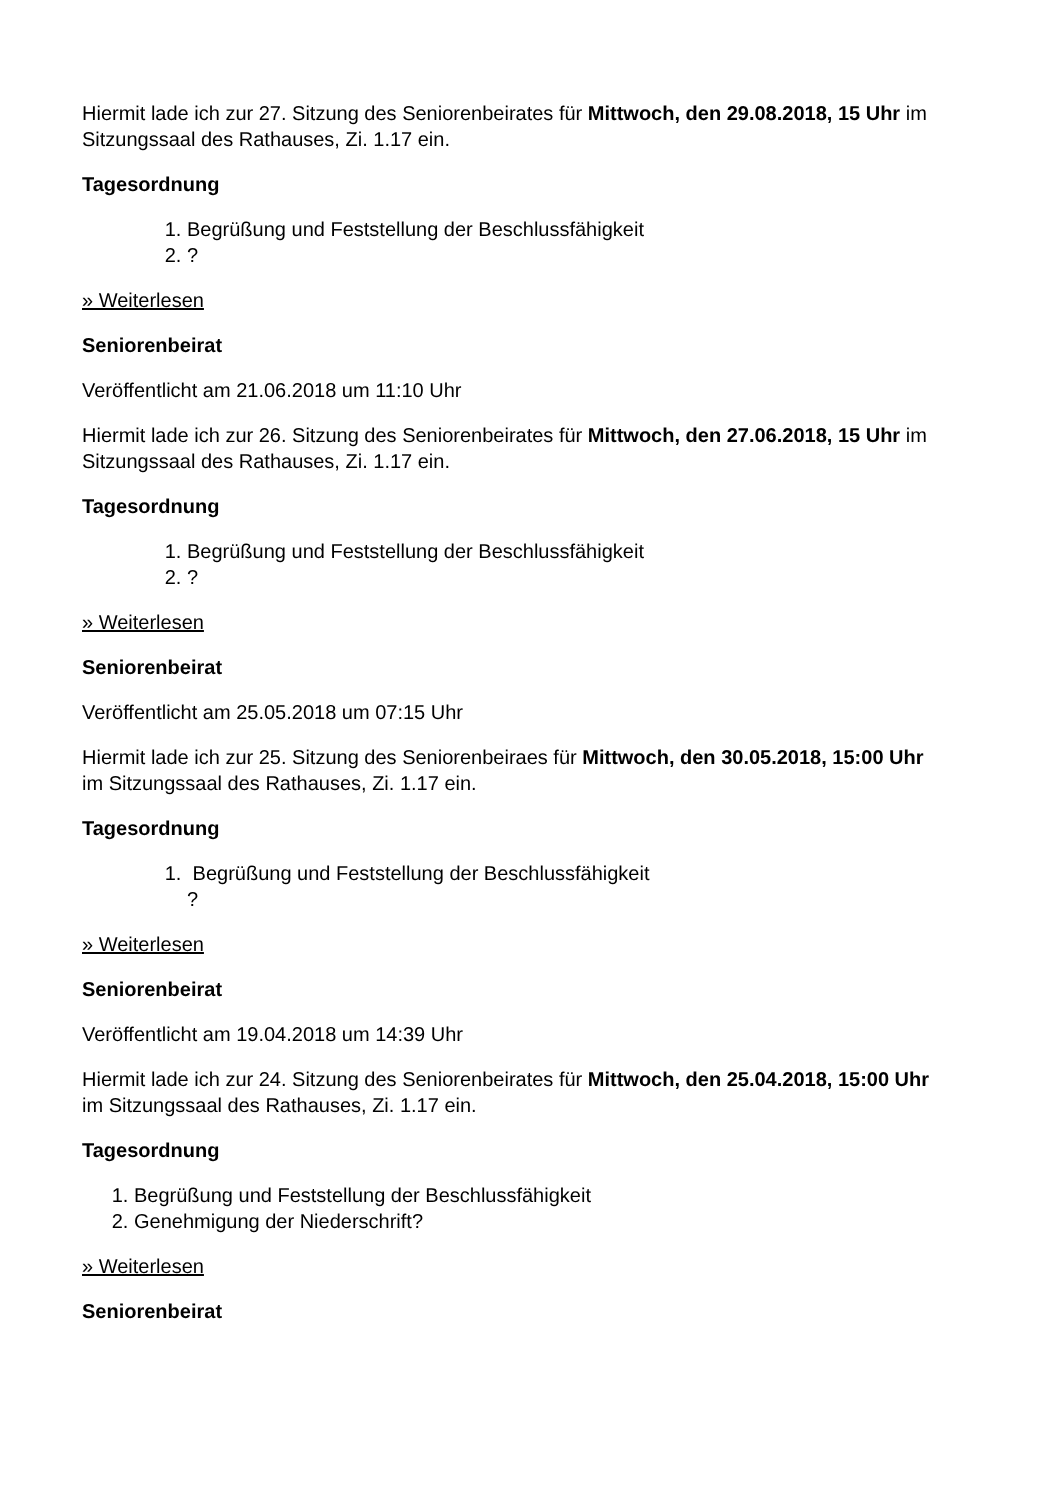Hiermit lade ich zur 27. Sitzung des Seniorenbeirates für Mittwoch, den 29.08.2018, 15 Uhr im Sitzungssaal des Rathauses, Zi. 1.17 ein.
Tagesordnung
1. Begrüßung und Feststellung der Beschlussfähigkeit
2. ?
» Weiterlesen
Seniorenbeirat
Veröffentlicht am 21.06.2018 um 11:10 Uhr
Hiermit lade ich zur 26. Sitzung des Seniorenbeirates für Mittwoch, den 27.06.2018, 15 Uhr im Sitzungssaal des Rathauses, Zi. 1.17 ein.
Tagesordnung
1. Begrüßung und Feststellung der Beschlussfähigkeit
2. ?
» Weiterlesen
Seniorenbeirat
Veröffentlicht am 25.05.2018 um 07:15 Uhr
Hiermit lade ich zur 25. Sitzung des Seniorenbeiraes für Mittwoch, den 30.05.2018, 15:00 Uhr im Sitzungssaal des Rathauses, Zi. 1.17 ein.
Tagesordnung
1. Begrüßung und Feststellung der Beschlussfähigkeit
?
» Weiterlesen
Seniorenbeirat
Veröffentlicht am 19.04.2018 um 14:39 Uhr
Hiermit lade ich zur 24. Sitzung des Seniorenbeirates für Mittwoch, den 25.04.2018, 15:00 Uhr im Sitzungssaal des Rathauses, Zi. 1.17 ein.
Tagesordnung
1. Begrüßung und Feststellung der Beschlussfähigkeit
2. Genehmigung der Niederschrift?
» Weiterlesen
Seniorenbeirat